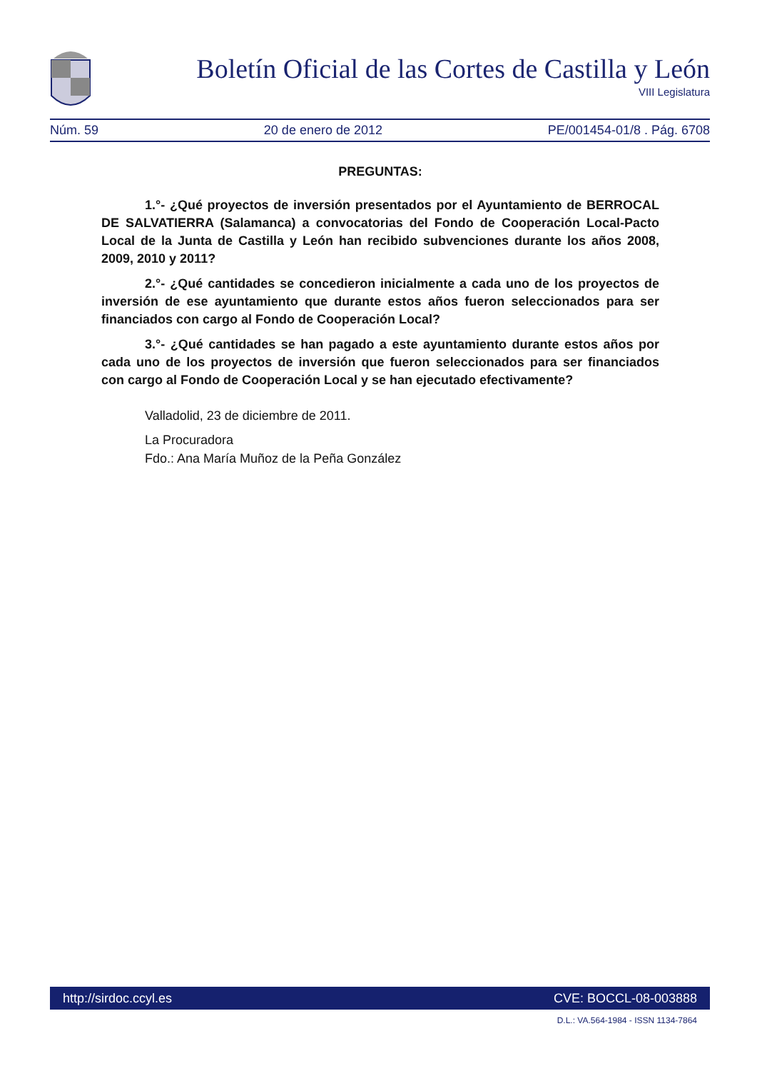Boletín Oficial de las Cortes de Castilla y León
VIII Legislatura
Núm. 59 20 de enero de 2012 PE/001454-01/8 . Pág. 6708
PREGUNTAS:
1.°- ¿Qué proyectos de inversión presentados por el Ayuntamiento de BERROCAL DE SALVATIERRA (Salamanca) a convocatorias del Fondo de Cooperación Local-Pacto Local de la Junta de Castilla y León han recibido subvenciones durante los años 2008, 2009, 2010 y 2011?
2.°- ¿Qué cantidades se concedieron inicialmente a cada uno de los proyectos de inversión de ese ayuntamiento que durante estos años fueron seleccionados para ser financiados con cargo al Fondo de Cooperación Local?
3.°- ¿Qué cantidades se han pagado a este ayuntamiento durante estos años por cada uno de los proyectos de inversión que fueron seleccionados para ser financiados con cargo al Fondo de Cooperación Local y se han ejecutado efectivamente?
Valladolid, 23 de diciembre de 2011.
La Procuradora
Fdo.: Ana María Muñoz de la Peña González
http://sirdoc.ccyl.es CVE: BOCCL-08-003888
D.L.: VA.564-1984 - ISSN 1134-7864